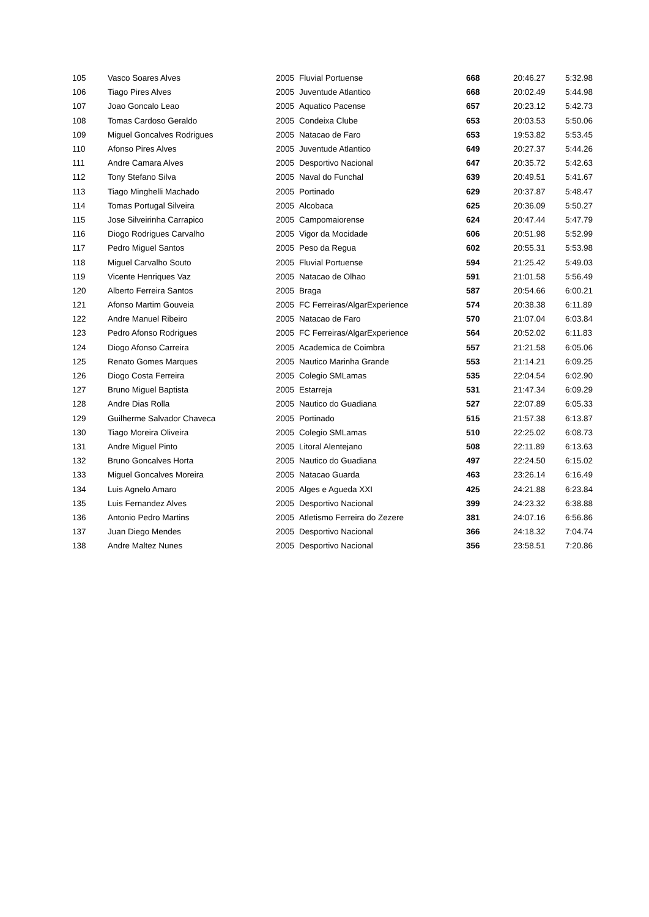| 105 | Vasco Soares Alves | 2005 | Fluvial Portuense | 668 | 20:46.27 | 5:32.98 |
| 106 | Tiago Pires Alves | 2005 | Juventude Atlantico | 668 | 20:02.49 | 5:44.98 |
| 107 | Joao Goncalo Leao | 2005 | Aquatico Pacense | 657 | 20:23.12 | 5:42.73 |
| 108 | Tomas Cardoso Geraldo | 2005 | Condeixa Clube | 653 | 20:03.53 | 5:50.06 |
| 109 | Miguel Goncalves Rodrigues | 2005 | Natacao de Faro | 653 | 19:53.82 | 5:53.45 |
| 110 | Afonso Pires Alves | 2005 | Juventude Atlantico | 649 | 20:27.37 | 5:44.26 |
| 111 | Andre Camara Alves | 2005 | Desportivo Nacional | 647 | 20:35.72 | 5:42.63 |
| 112 | Tony Stefano Silva | 2005 | Naval do Funchal | 639 | 20:49.51 | 5:41.67 |
| 113 | Tiago Minghelli Machado | 2005 | Portinado | 629 | 20:37.87 | 5:48.47 |
| 114 | Tomas Portugal Silveira | 2005 | Alcobaca | 625 | 20:36.09 | 5:50.27 |
| 115 | Jose Silveirinha Carrapico | 2005 | Campomaiorense | 624 | 20:47.44 | 5:47.79 |
| 116 | Diogo Rodrigues Carvalho | 2005 | Vigor da Mocidade | 606 | 20:51.98 | 5:52.99 |
| 117 | Pedro Miguel Santos | 2005 | Peso da Regua | 602 | 20:55.31 | 5:53.98 |
| 118 | Miguel Carvalho Souto | 2005 | Fluvial Portuense | 594 | 21:25.42 | 5:49.03 |
| 119 | Vicente Henriques Vaz | 2005 | Natacao de Olhao | 591 | 21:01.58 | 5:56.49 |
| 120 | Alberto Ferreira Santos | 2005 | Braga | 587 | 20:54.66 | 6:00.21 |
| 121 | Afonso Martim Gouveia | 2005 | FC Ferreiras/AlgarExperience | 574 | 20:38.38 | 6:11.89 |
| 122 | Andre Manuel Ribeiro | 2005 | Natacao de Faro | 570 | 21:07.04 | 6:03.84 |
| 123 | Pedro Afonso Rodrigues | 2005 | FC Ferreiras/AlgarExperience | 564 | 20:52.02 | 6:11.83 |
| 124 | Diogo Afonso Carreira | 2005 | Academica de Coimbra | 557 | 21:21.58 | 6:05.06 |
| 125 | Renato Gomes Marques | 2005 | Nautico Marinha Grande | 553 | 21:14.21 | 6:09.25 |
| 126 | Diogo Costa Ferreira | 2005 | Colegio SMLamas | 535 | 22:04.54 | 6:02.90 |
| 127 | Bruno Miguel Baptista | 2005 | Estarreja | 531 | 21:47.34 | 6:09.29 |
| 128 | Andre Dias Rolla | 2005 | Nautico do Guadiana | 527 | 22:07.89 | 6:05.33 |
| 129 | Guilherme Salvador Chaveca | 2005 | Portinado | 515 | 21:57.38 | 6:13.87 |
| 130 | Tiago Moreira Oliveira | 2005 | Colegio SMLamas | 510 | 22:25.02 | 6:08.73 |
| 131 | Andre Miguel Pinto | 2005 | Litoral Alentejano | 508 | 22:11.89 | 6:13.63 |
| 132 | Bruno Goncalves Horta | 2005 | Nautico do Guadiana | 497 | 22:24.50 | 6:15.02 |
| 133 | Miguel Goncalves Moreira | 2005 | Natacao Guarda | 463 | 23:26.14 | 6:16.49 |
| 134 | Luis Agnelo Amaro | 2005 | Alges e Agueda XXI | 425 | 24:21.88 | 6:23.84 |
| 135 | Luis Fernandez Alves | 2005 | Desportivo Nacional | 399 | 24:23.32 | 6:38.88 |
| 136 | Antonio Pedro Martins | 2005 | Atletismo Ferreira do Zezere | 381 | 24:07.16 | 6:56.86 |
| 137 | Juan Diego Mendes | 2005 | Desportivo Nacional | 366 | 24:18.32 | 7:04.74 |
| 138 | Andre Maltez Nunes | 2005 | Desportivo Nacional | 356 | 23:58.51 | 7:20.86 |